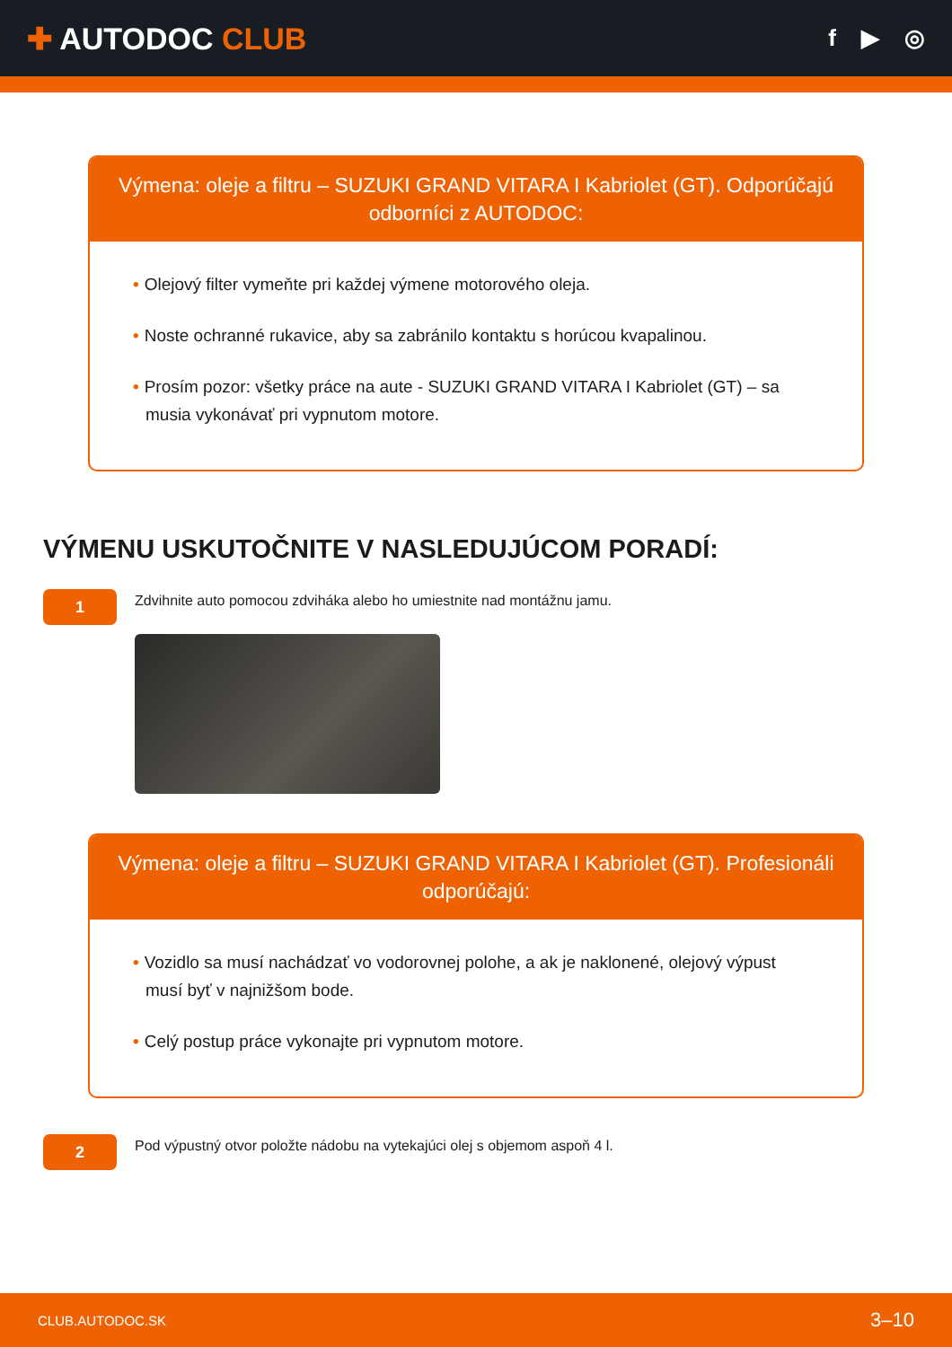✚ AUTODOC CLUB
f ▶ ◎
Výmena: oleje a filtru – SUZUKI GRAND VITARA I Kabriolet (GT). Odporúčajú odborníci z AUTODOC:
• Olejový filter vymeňte pri každej výmene motorového oleja.
• Noste ochranné rukavice, aby sa zabránilo kontaktu s horúcou kvapalinou.
• Prosím pozor: všetky práce na aute - SUZUKI GRAND VITARA I Kabriolet (GT) – sa musia vykonávať pri vypnutom motore.
VÝMENU USKUTOČNITE V NASLEDUJÚCOM PORADÍ:
1
Zdvihnite auto pomocou zdviháka alebo ho umiestnite nad montážnu jamu.
Výmena: oleje a filtru – SUZUKI GRAND VITARA I Kabriolet (GT). Profesionáli odporúčajú:
• Vozidlo sa musí nachádzať vo vodorovnej polohe, a ak je naklonené, olejový výpust musí byť v najnižšom bode.
• Celý postup práce vykonajte pri vypnutom motore.
2
Pod výpustný otvor položte nádobu na vytekajúci olej s objemom aspoň 4 l.
CLUB.AUTODOC.SK 3–10